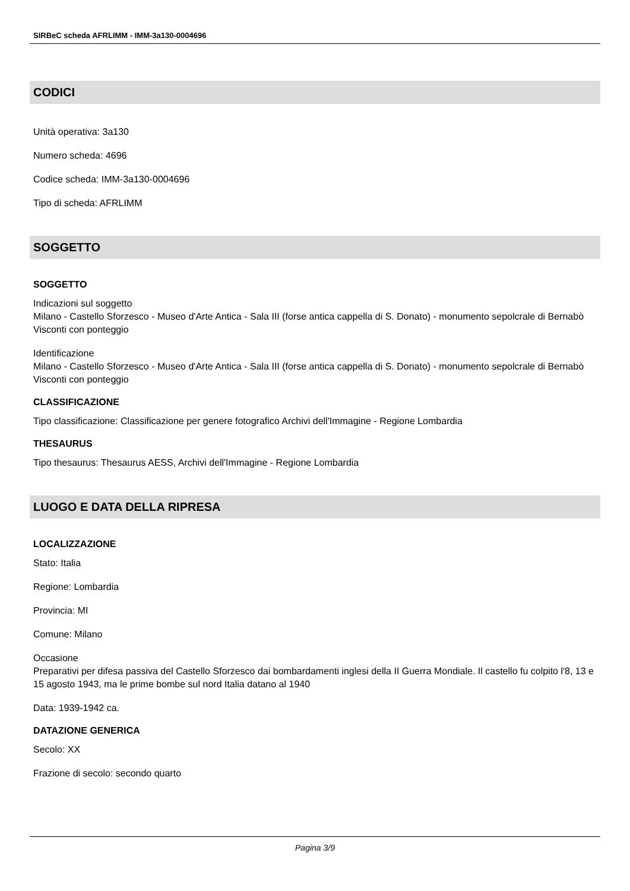SIRBeC scheda AFRLIMM - IMM-3a130-0004696
CODICI
Unità operativa: 3a130
Numero scheda: 4696
Codice scheda: IMM-3a130-0004696
Tipo di scheda: AFRLIMM
SOGGETTO
SOGGETTO
Indicazioni sul soggetto
Milano - Castello Sforzesco - Museo d'Arte Antica - Sala III (forse antica cappella di S. Donato) - monumento sepolcrale di Bernabò Visconti con ponteggio
Identificazione
Milano - Castello Sforzesco - Museo d'Arte Antica - Sala III (forse antica cappella di S. Donato) - monumento sepolcrale di Bernabò Visconti con ponteggio
CLASSIFICAZIONE
Tipo classificazione: Classificazione per genere fotografico Archivi dell'Immagine - Regione Lombardia
THESAURUS
Tipo thesaurus: Thesaurus AESS, Archivi dell'Immagine - Regione Lombardia
LUOGO E DATA DELLA RIPRESA
LOCALIZZAZIONE
Stato: Italia
Regione: Lombardia
Provincia: MI
Comune: Milano
Occasione
Preparativi per difesa passiva del Castello Sforzesco dai bombardamenti inglesi della II Guerra Mondiale. Il castello fu colpito l'8, 13 e 15 agosto 1943, ma le prime bombe sul nord Italia datano al 1940
Data: 1939-1942 ca.
DATAZIONE GENERICA
Secolo: XX
Frazione di secolo: secondo quarto
Pagina 3/9